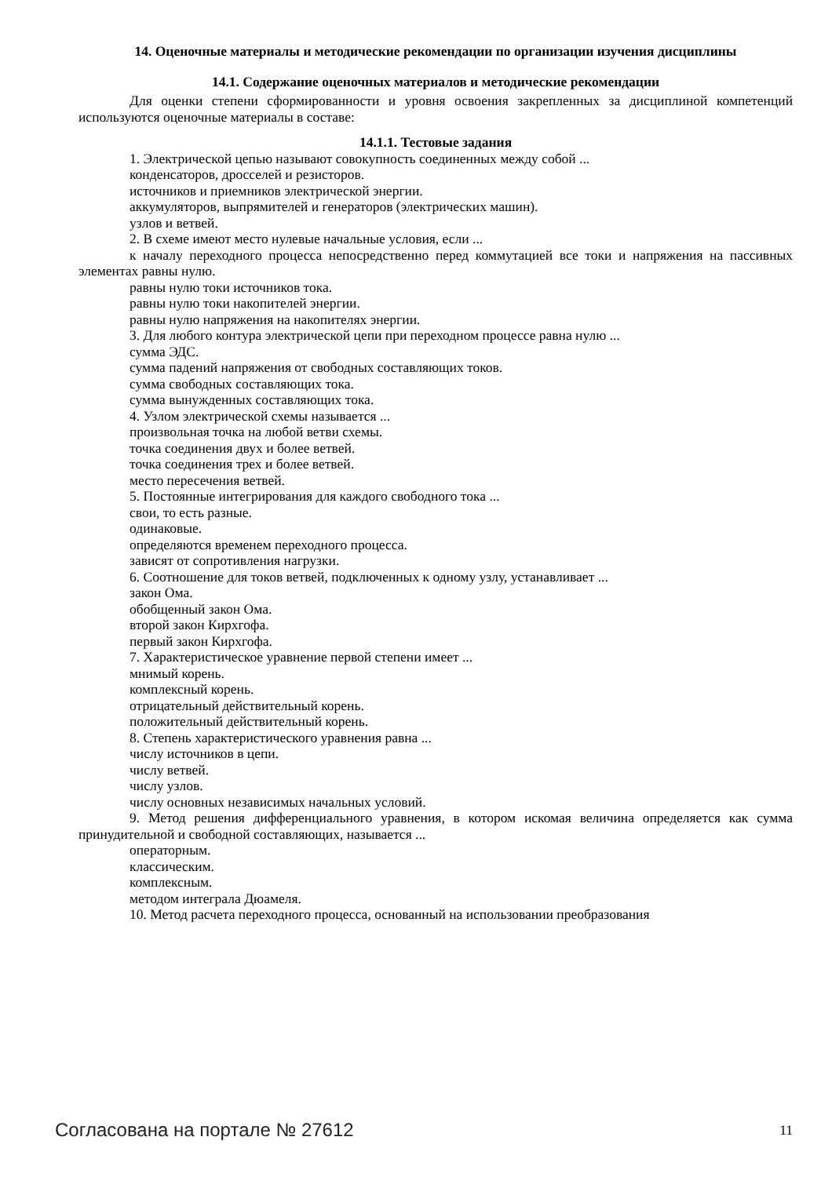14. Оценочные материалы и методические рекомендации по организации изучения дисциплины
14.1. Содержание оценочных материалов и методические рекомендации
Для оценки степени сформированности и уровня освоения закрепленных за дисциплиной компетенций используются оценочные материалы в составе:
14.1.1. Тестовые задания
1. Электрической цепью называют совокупность соединенных между собой ...
конденсаторов, дросселей и резисторов.
источников и приемников электрической энергии.
аккумуляторов, выпрямителей и генераторов (электрических машин).
узлов и ветвей.
2. В схеме имеют место нулевые начальные условия, если ...
к началу переходного процесса непосредственно перед коммутацией все токи и напряжения на пассивных элементах равны нулю.
равны нулю токи источников тока.
равны нулю токи накопителей энергии.
равны нулю напряжения на накопителях энергии.
3. Для любого контура электрической цепи при переходном процессе равна нулю ...
сумма ЭДС.
сумма падений напряжения от свободных составляющих токов.
сумма свободных составляющих тока.
сумма вынужденных составляющих тока.
4. Узлом электрической схемы называется ...
произвольная точка на любой ветви схемы.
точка соединения двух и более ветвей.
точка соединения трех и более ветвей.
место пересечения ветвей.
5. Постоянные интегрирования для каждого свободного тока ...
свои, то есть разные.
одинаковые.
определяются временем переходного процесса.
зависят от сопротивления нагрузки.
6. Соотношение для токов ветвей, подключенных к одному узлу, устанавливает ...
закон Ома.
обобщенный закон Ома.
второй закон Кирхгофа.
первый закон Кирхгофа.
7. Характеристическое уравнение первой степени имеет ...
мнимый корень.
комплексный корень.
отрицательный действительный корень.
положительный действительный корень.
8. Степень характеристического уравнения равна ...
числу источников в цепи.
числу ветвей.
числу узлов.
числу основных независимых начальных условий.
9. Метод решения дифференциального уравнения, в котором искомая величина определяется как сумма принудительной и свободной составляющих, называется ...
операторным.
классическим.
комплексным.
методом интеграла Дюамеля.
10. Метод расчета переходного процесса, основанный на использовании преобразования
Согласована на портале № 27612 11